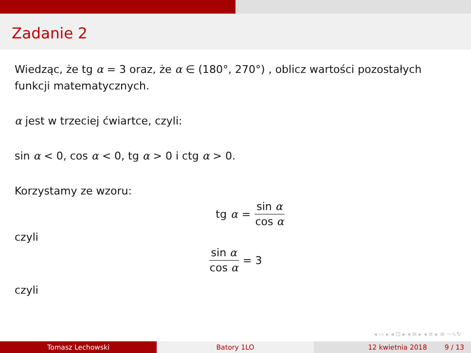Zadanie 2
Wiedząc, że tg α = 3 oraz, że α ∈ (180°, 270°) , oblicz wartości pozostałych funkcji matematycznych.
α jest w trzeciej ćwiartce, czyli:
sin α < 0, cos α < 0, tg α > 0 i ctg α > 0.
Korzystamy ze wzoru:
tg α = sin α cos α
czyli
sin α cos α = 3
czyli
◂ ▭ ▸ ◂ ⊡ ▸ ◂ ≡ ▸ ◂ ≡ ▸ ≡ ∽∿↻
Tomasz Lechowski Batory 1LO 12 kwietnia 2018 9 / 13